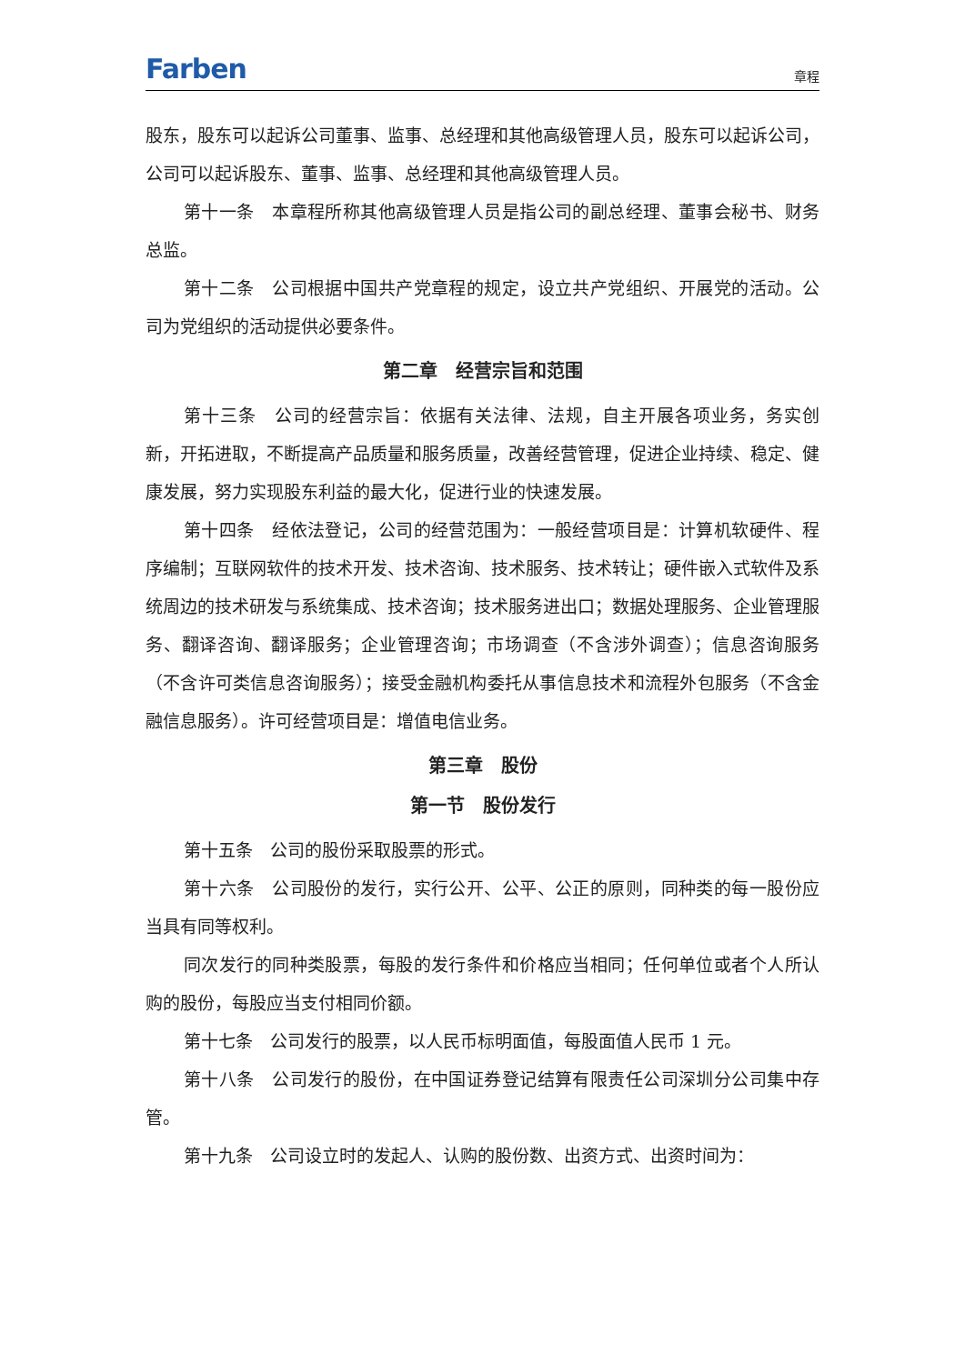Farben 章程
股东，股东可以起诉公司董事、监事、总经理和其他高级管理人员，股东可以起诉公司，公司可以起诉股东、董事、监事、总经理和其他高级管理人员。
第十一条　本章程所称其他高级管理人员是指公司的副总经理、董事会秘书、财务总监。
第十二条　公司根据中国共产党章程的规定，设立共产党组织、开展党的活动。公司为党组织的活动提供必要条件。
第二章　经营宗旨和范围
第十三条　公司的经营宗旨：依据有关法律、法规，自主开展各项业务，务实创新，开拓进取，不断提高产品质量和服务质量，改善经营管理，促进企业持续、稳定、健康发展，努力实现股东利益的最大化，促进行业的快速发展。
第十四条　经依法登记，公司的经营范围为：一般经营项目是：计算机软硬件、程序编制；互联网软件的技术开发、技术咨询、技术服务、技术转让；硬件嵌入式软件及系统周边的技术研发与系统集成、技术咨询；技术服务进出口；数据处理服务、企业管理服务、翻译咨询、翻译服务；企业管理咨询；市场调查（不含涉外调查）；信息咨询服务（不含许可类信息咨询服务）；接受金融机构委托从事信息技术和流程外包服务（不含金融信息服务）。许可经营项目是：增值电信业务。
第三章　股份
第一节　股份发行
第十五条　公司的股份采取股票的形式。
第十六条　公司股份的发行，实行公开、公平、公正的原则，同种类的每一股份应当具有同等权利。
同次发行的同种类股票，每股的发行条件和价格应当相同；任何单位或者个人所认购的股份，每股应当支付相同价额。
第十七条　公司发行的股票，以人民币标明面值，每股面值人民币 1 元。
第十八条　公司发行的股份，在中国证券登记结算有限责任公司深圳分公司集中存管。
第十九条　公司设立时的发起人、认购的股份数、出资方式、出资时间为：